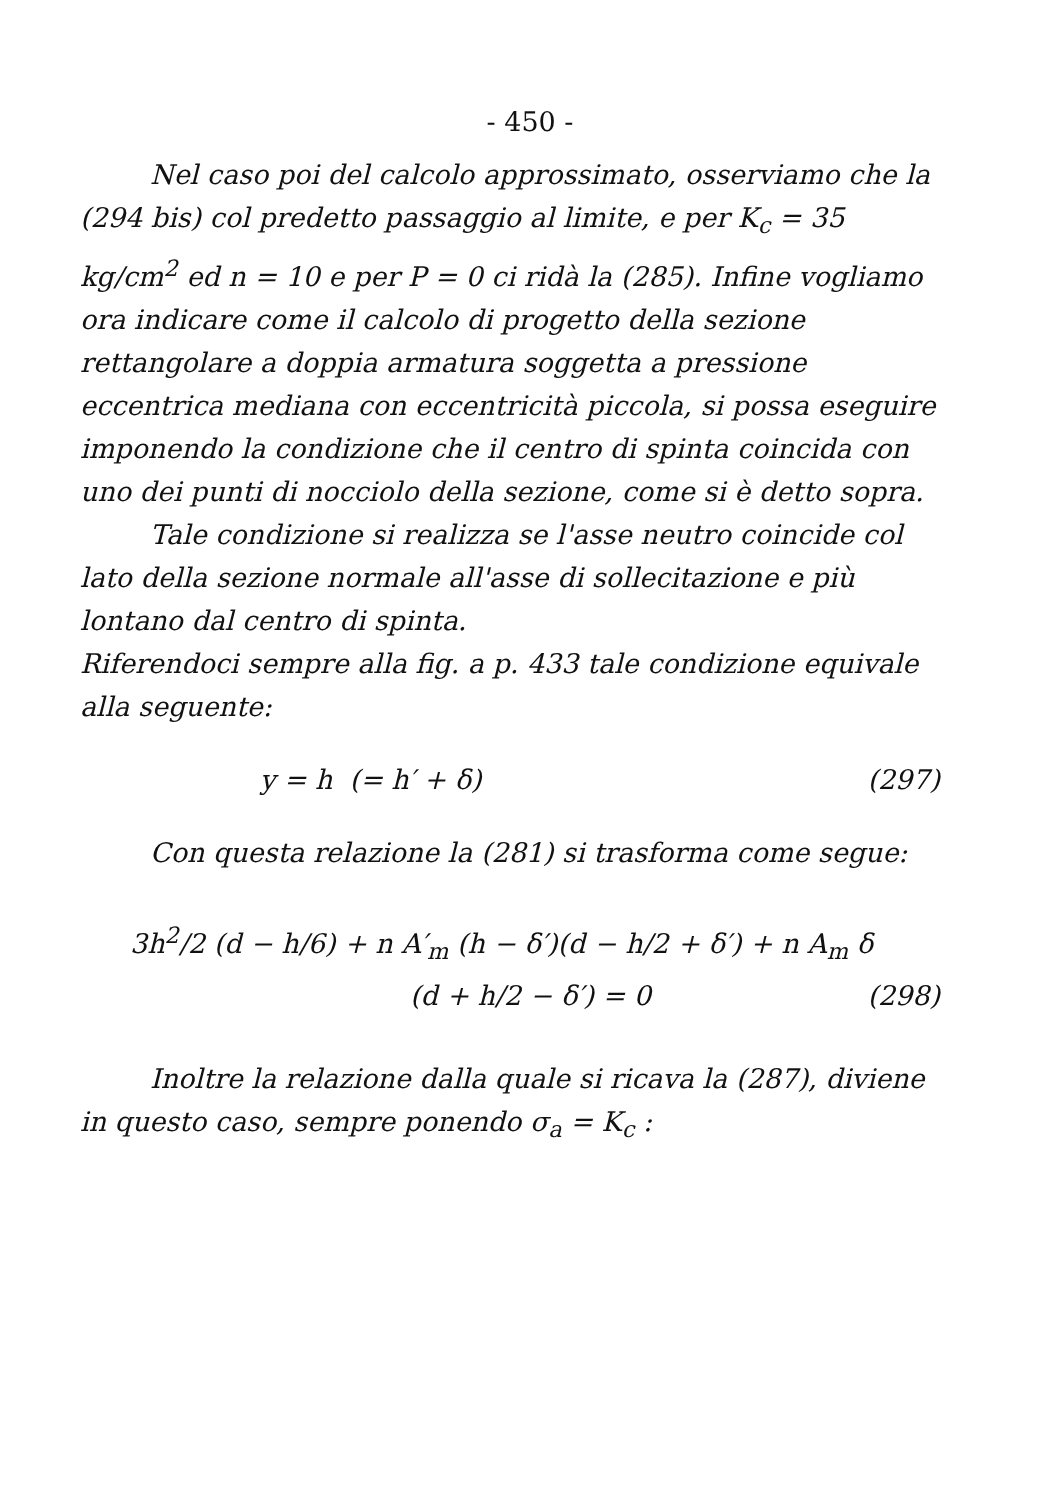- 450 -
Nel caso poi del calcolo approssimato, osserviamo che la (294 bis) col predetto passaggio al limite, e per K<sub>c</sub> = 35 kg/cm<sup>2</sup> ed n = 10 e per P = 0 ci ridà la (285). Infine vogliamo ora indicare come il calcolo di progetto della sezione rettangolare a doppia armatura soggetta a pressione eccentrica mediana con eccentricità piccola, si possa eseguire imponendo la condizione che il centro di spinta coincida con uno dei punti di nocciolo della sezione, come si è detto sopra.
Tale condizione si realizza se l'asse neutro coincide col lato della sezione normale all'asse di sollecitazione e più lontano dal centro di spinta.
Riferendoci sempre alla fig. a p. 433 tale condizione equivale alla seguente:
y = h (= h′ + δ) (297)
Con questa relazione la (281) si trasforma come segue:
3h<sup>2</sup>/2 (d − h/6) + n A′<sub>m</sub> (h − δ′)(d − h/2 + δ′) + n A<sub>m</sub> δ
(d + h/2 − δ′) = 0 (298)
Inoltre la relazione dalla quale si ricava la (287), diviene in questo caso, sempre ponendo σ<sub>a</sub> = K<sub>c</sub> :